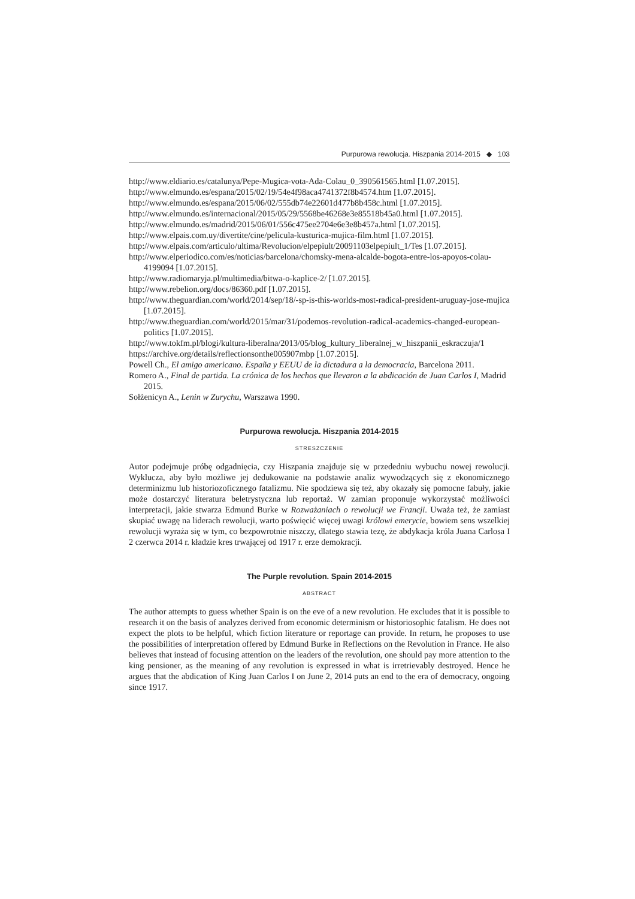Purpurowa rewolucja. Hiszpania 2014-2015 ◆ 103
http://www.eldiario.es/catalunya/Pepe-Mugica-vota-Ada-Colau_0_390561565.html [1.07.2015].
http://www.elmundo.es/espana/2015/02/19/54e4f98aca4741372f8b4574.htm [1.07.2015].
http://www.elmundo.es/espana/2015/06/02/555db74e22601d477b8b458c.html [1.07.2015].
http://www.elmundo.es/internacional/2015/05/29/5568be46268e3e85518b45a0.html [1.07.2015].
http://www.elmundo.es/madrid/2015/06/01/556c475ee2704e6e3e8b457a.html [1.07.2015].
http://www.elpais.com.uy/divertite/cine/pelicula-kusturica-mujica-film.html [1.07.2015].
http://www.elpais.com/articulo/ultima/Revolucion/elpepiult/20091103elpepiult_1/Tes [1.07.2015].
http://www.elperiodico.com/es/noticias/barcelona/chomsky-mena-alcalde-bogota-entre-los-apoyos-colau-4199094 [1.07.2015].
http://www.radiomaryja.pl/multimedia/bitwa-o-kaplice-2/ [1.07.2015].
http://www.rebelion.org/docs/86360.pdf [1.07.2015].
http://www.theguardian.com/world/2014/sep/18/-sp-is-this-worlds-most-radical-president-uruguay-jose-mujica [1.07.2015].
http://www.theguardian.com/world/2015/mar/31/podemos-revolution-radical-academics-changed-european-politics [1.07.2015].
http://www.tokfm.pl/blogi/kultura-liberalna/2013/05/blog_kultury_liberalnej_w_hiszpanii_eskraczuja/1
https://archive.org/details/reflectionsonthe005907mbp [1.07.2015].
Powell Ch., El amigo americano. España y EEUU de la dictadura a la democracia, Barcelona 2011.
Romero A., Final de partida. La crónica de los hechos que llevaron a la abdicación de Juan Carlos I, Madrid 2015.
Sołżenicyn A., Lenin w Zurychu, Warszawa 1990.
Purpurowa rewolucja. Hiszpania 2014-2015
STRESZCZENIE
Autor podejmuje próbę odgadnięcia, czy Hiszpania znajduje się w przededniu wybuchu nowej rewolucji. Wyklucza, aby było możliwe jej dedukowanie na podstawie analiz wywodzących się z ekonomicznego determinizmu lub historiozoficznego fatalizmu. Nie spodziewa się też, aby okazały się pomocne fabuły, jakie może dostarczyć literatura beletrystyczna lub reportaż. W zamian proponuje wykorzystać możliwości interpretacji, jakie stwarza Edmund Burke w Rozważaniach o rewolucji we Francji. Uważa też, że zamiast skupiać uwagę na liderach rewolucji, warto poświęcić więcej uwagi królowi emerycie, bowiem sens wszelkiej rewolucji wyraża się w tym, co bezpowrotnie niszczy, dlatego stawia tezę, że abdykacja króla Juana Carlosa I 2 czerwca 2014 r. kładzie kres trwającej od 1917 r. erze demokracji.
The Purple revolution. Spain 2014-2015
ABSTRACT
The author attempts to guess whether Spain is on the eve of a new revolution. He excludes that it is possible to research it on the basis of analyzes derived from economic determinism or historiosophic fatalism. He does not expect the plots to be helpful, which fiction literature or reportage can provide. In return, he proposes to use the possibilities of interpretation offered by Edmund Burke in Reflections on the Revolution in France. He also believes that instead of focusing attention on the leaders of the revolution, one should pay more attention to the king pensioner, as the meaning of any revolution is expressed in what is irretrievably destroyed. Hence he argues that the abdication of King Juan Carlos I on June 2, 2014 puts an end to the era of democracy, ongoing since 1917.